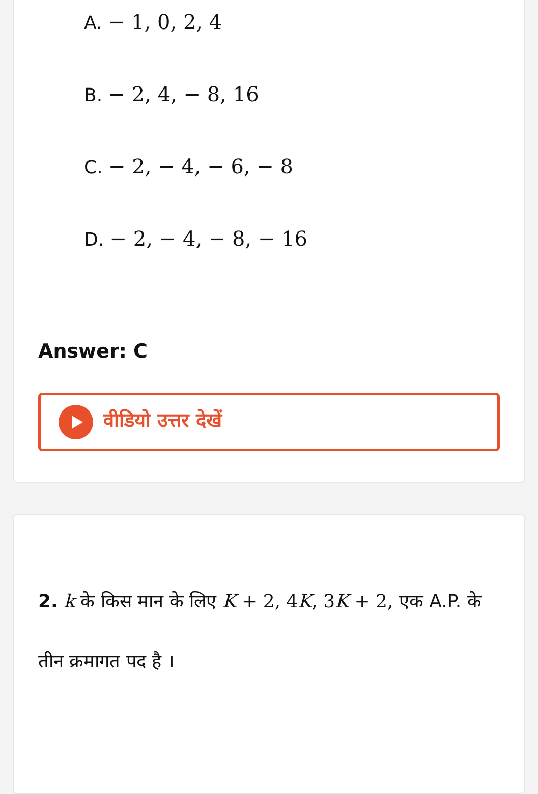A. − 1, 0, 2, 4
B. − 2, 4, − 8, 16
C. − 2, − 4, − 6, − 8
D. − 2, − 4, − 8, − 16
Answer: C
वीडियो उत्तर देखें
2. k के किस मान के लिए K + 2, 4K, 3K + 2, एक A.P. के तीन क्रमागत पद है ।